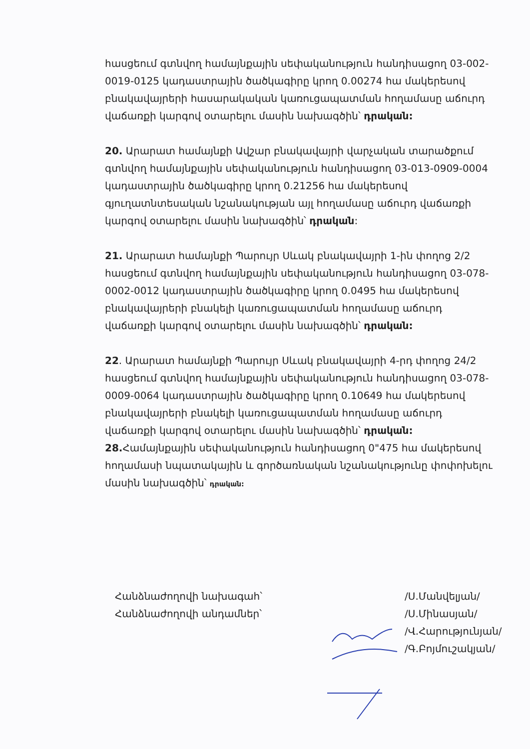հասցեում գտնվող համայնքային սեփականություն հանդիսացող 03-002-0019-0125 կադաստրային ծածկագիրը կրող 0.00274 հա մակերեսով բնակավայրերի հասարակական կառուցապատման հողամասը աճուրդ վաճառքի կարգով օտարելու մասին նախագծին՝ դրական:
20. Արարատ համայնքի Ավշար բնակավայրի վարչական տարածքում գտնվող համայնքային սեփականություն հանդիսացող 03-013-0909-0004 կադաստրային ծածկագիրը կրող 0.21256 հա մակերեսով գյուղատնտեսական նշանակության այլ հողամասը աճուրդ վաճառքի կարգով օտարելու մասին նախագծին՝ դրական:
21. Արարատ համայնքի Պարույր Սևակ բնակավայրի 1-ին փողոց 2/2 հասցեում գտնվող համայնքային սեփականություն հանդիսացող 03-078-0002-0012 կադաստրային ծածկագիրը կրող 0.0495 հա մակերեսով բնակավայրերի բնակելի կառուցապատման հողամասը աճուրդ վաճառքի կարգով օտարելու մասին նախագծին՝ դրական:
22. Արարատ համայնքի Պարույր Սևակ բնակավայրի 4-րդ փողոց 24/2 հասցեում գտնվող համայնքային սեփականություն հանդիսացող 03-078-0009-0064 կադաստրային ծածկագիրը կրող 0.10649 հա մակերեսով բնակավայրերի բնակելի կառուցապատման հողամասը աճուրդ վաճառքի կարգով օտարելու մասին նախագծին՝ դրական:
28. Համայնքային սեփականություն հանդիսացող 0"475 հա մակերեսով հողամասի նպատակային և գործառնական նշանակությունը փոփոխելու մասին նախագծին՝ դրական:
Հանձնաժողովի նախագահ՝
Հանձնաժողովի անդամներ՝
/Ս.Մանվելյան/
/Ս.Մինասյան/
/Վ.Հարությունյան/
/Գ.Բոյմուշակյան/